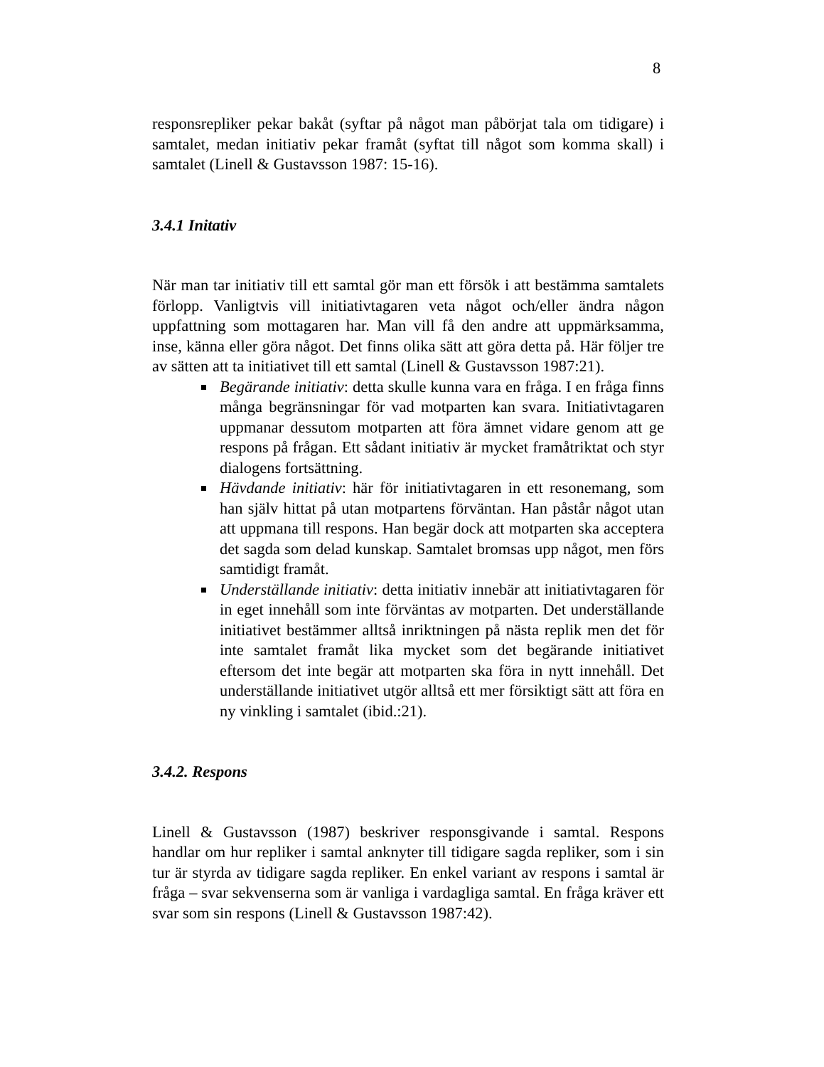8
responsrepliker pekar bakåt (syftar på något man påbörjat tala om tidigare) i samtalet, medan initiativ pekar framåt (syftat till något som komma skall) i samtalet (Linell & Gustavsson 1987: 15-16).
3.4.1 Initativ
När man tar initiativ till ett samtal gör man ett försök i att bestämma samtalets förlopp. Vanligtvis vill initiativtagaren veta något och/eller ändra någon uppfattning som mottagaren har. Man vill få den andre att uppmärksamma, inse, känna eller göra något. Det finns olika sätt att göra detta på. Här följer tre av sätten att ta initiativet till ett samtal (Linell & Gustavsson 1987:21).
Begärande initiativ: detta skulle kunna vara en fråga. I en fråga finns många begränsningar för vad motparten kan svara. Initiativtagaren uppmanar dessutom motparten att föra ämnet vidare genom att ge respons på frågan. Ett sådant initiativ är mycket framåtriktat och styr dialogens fortsättning.
Hävdande initiativ: här för initiativtagaren in ett resonemang, som han själv hittat på utan motpartens förväntan. Han påstår något utan att uppmana till respons. Han begär dock att motparten ska acceptera det sagda som delad kunskap. Samtalet bromsas upp något, men förs samtidigt framåt.
Underställande initiativ: detta initiativ innebär att initiativtagaren för in eget innehåll som inte förväntas av motparten. Det underställande initiativet bestämmer alltså inriktningen på nästa replik men det för inte samtalet framåt lika mycket som det begärande initiativet eftersom det inte begär att motparten ska föra in nytt innehåll. Det underställande initiativet utgör alltså ett mer försiktigt sätt att föra en ny vinkling i samtalet (ibid.:21).
3.4.2. Respons
Linell & Gustavsson (1987) beskriver responsgivande i samtal. Respons handlar om hur repliker i samtal anknyter till tidigare sagda repliker, som i sin tur är styrda av tidigare sagda repliker. En enkel variant av respons i samtal är fråga – svar sekvenserna som är vanliga i vardagliga samtal. En fråga kräver ett svar som sin respons (Linell & Gustavsson 1987:42).